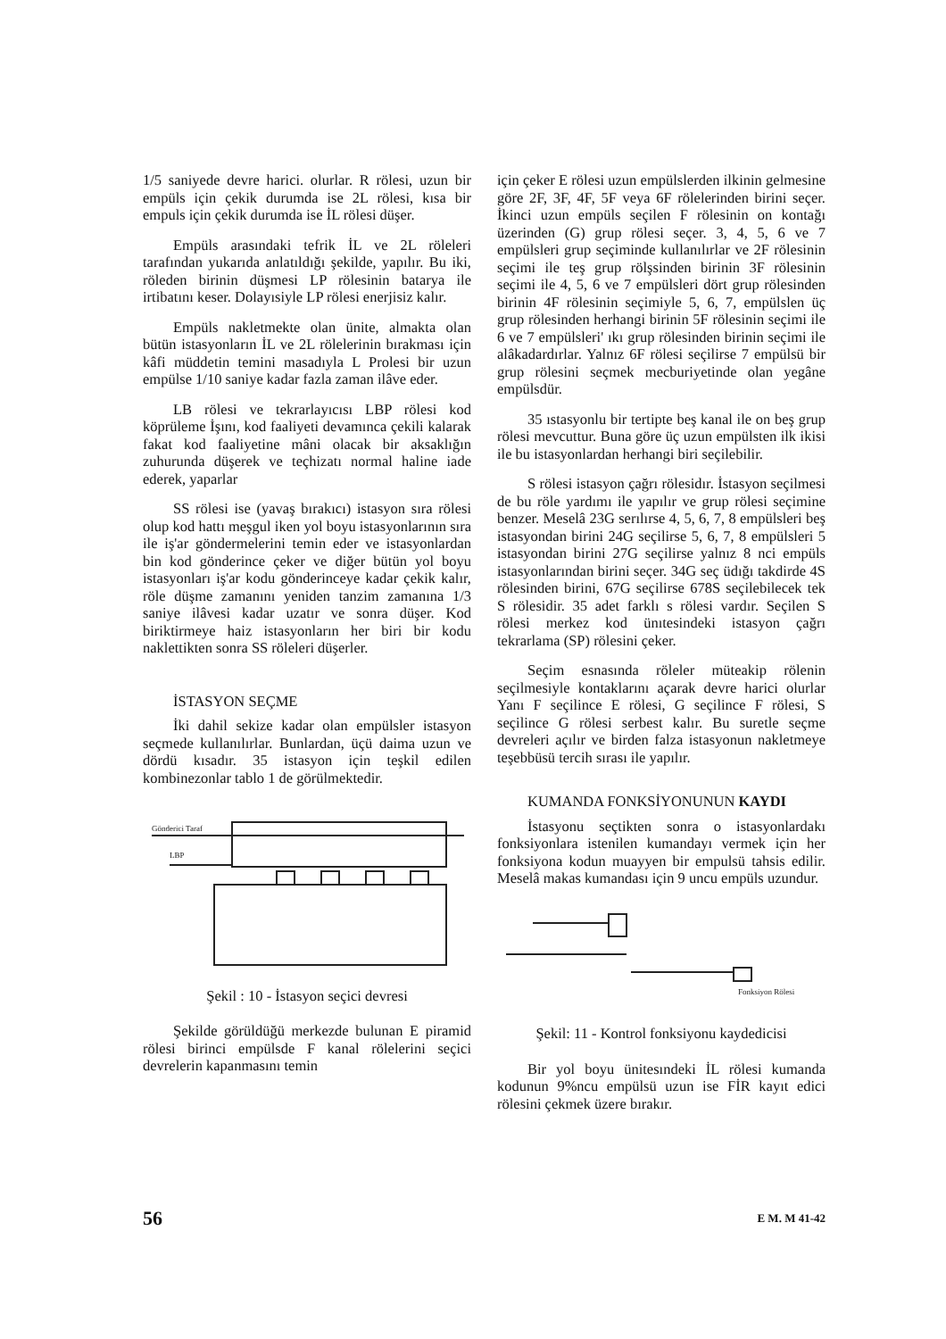1/5 saniyede devre harici. olurlar. R rölesi, uzun bir empüls için çekik durumda ise 2L rölesi, kısa bir empuls için çekik durumda ise İL rölesi düşer.
Empüls arasındaki tefrik İL ve 2L röleleri tarafından yukarıda anlatıldığı şekilde, yapılır. Bu iki, röleden birinin düşmesi LP rölesinin batarya ile irtibatını keser. Dolayısiyle LP rölesi enerjisiz kalır.
Empüls nakletmekte olan ünite, almakta olan bütün istasyonların İL ve 2L rölelerinin bırakması için kâfi müddetin temini masadıyla L Prolesi bir uzun empülse 1/10 saniye kadar fazla zaman ilâve eder.
LB rölesi ve tekrarlayıcısı LBP rölesi kod köprüleme İşını, kod faaliyeti devamınca çekili kalarak fakat kod faaliyetine mâni olacak bir aksaklığın zuhurunda düşerek ve teçhizatı normal haline iade ederek, yaparlar
SS rölesi ise (yavaş bırakıcı) istasyon sıra rölesi olup kod hattı meşgul iken yol boyu istasyonlarının sıra ile iş'ar göndermelerini temin eder ve istasyonlardan bin kod gönderince çeker ve diğer bütün yol boyu istasyonları iş'ar kodu gönderinceye kadar çekik kalır, röle düşme zamanını yeniden tanzim zamanına 1/3 saniye ilâvesi kadar uzatır ve sonra düşer. Kod biriktirmeye haiz istasyonların her biri bir kodu naklettikten sonra SS röleleri düşerler.
İSTASYON SEÇME
İki dahil sekize kadar olan empülsler istasyon seçmede kullanılırlar. Bunlardan, üçü daima uzun ve dördü kısadır. 35 istasyon için teşkil edilen kombinezonlar tablo 1 de görülmektedir.
Gönderici Taraf
LBP
Şekil : 10 - İstasyon seçici devresi
Şekilde görüldüğü merkezde bulunan E piramid rölesi birinci empülsde F kanal rölelerini seçici devrelerin kapanmasını temin
için çeker E rölesi uzun empülslerden ilkinin gelmesine göre 2F, 3F, 4F, 5F veya 6F rölelerinden birini seçer. İkinci uzun empüls seçilen F rölesinin on kontağı üzerinden (G) grup rölesi seçer. 3, 4, 5, 6 ve 7 empülsleri grup seçiminde kullanılırlar ve 2F rölesinin seçimi ile teş grup rölşsinden birinin 3F rölesinin seçimi ile 4, 5, 6 ve 7 empülsleri dört grup rölesinden birinin 4F rölesinin seçimiyle 5, 6, 7, empülslen üç grup rölesinden herhangi birinin 5F rölesinin seçimi ile 6 ve 7 empülsleri' ıkı grup rölesinden birinin seçimi ile alâkadardırlar. Yalnız 6F rölesi seçilirse 7 empülsü bir grup rölesini seçmek mecburiyetinde olan yegâne empülsdür.
35 ıstasyonlu bir tertipte beş kanal ile on beş grup rölesi mevcuttur. Buna göre üç uzun empülsten ilk ikisi ile bu istasyonlardan herhangi biri seçilebilir.
S rölesi istasyon çağrı rölesidır. İstasyon seçilmesi de bu röle yardımı ile yapılır ve grup rölesi seçimine benzer. Meselâ 23G serılırse 4, 5, 6, 7, 8 empülsleri beş istasyondan birini 24G seçilirse 5, 6, 7, 8 empülsleri 5 istasyondan birini 27G seçilirse yalnız 8 nci empüls istasyonlarından birini seçer. 34G seç üdığı takdirde 4S rölesinden birini, 67G seçilirse 678S seçilebilecek tek S rölesidir. 35 adet farklı s rölesi vardır. Seçilen S rölesi merkez kod ünıtesindeki istasyon çağrı tekrarlama (SP) rölesini çeker.
Seçim esnasında röleler müteakip rölenin seçilmesiyle kontaklarını açarak devre harici olurlar Yanı F seçilince E rölesi, G seçilince F rölesi, S seçilince G rölesi serbest kalır. Bu suretle seçme devreleri açılır ve birden falza istasyonun nakletmeye teşebbüsü tercih sırası ile yapılır.
KUMANDA FONKSİYONUNUN KAYDI
İstasyonu seçtikten sonra o istasyonlardakı fonksiyonlara istenilen kumandayı vermek için her fonksiyona kodun muayyen bir empulsü tahsis edilir. Meselâ makas kumandası için 9 uncu empüls uzundur.
Fonksiyon Rölesi
Şekil: 11 - Kontrol fonksiyonu kaydedicisi
Bir yol boyu ünitesındeki İL rölesi kumanda kodunun 9%ncu empülsü uzun ise FİR kayıt edici rölesini çekmek üzere bırakır.
56 E M. M 41-42